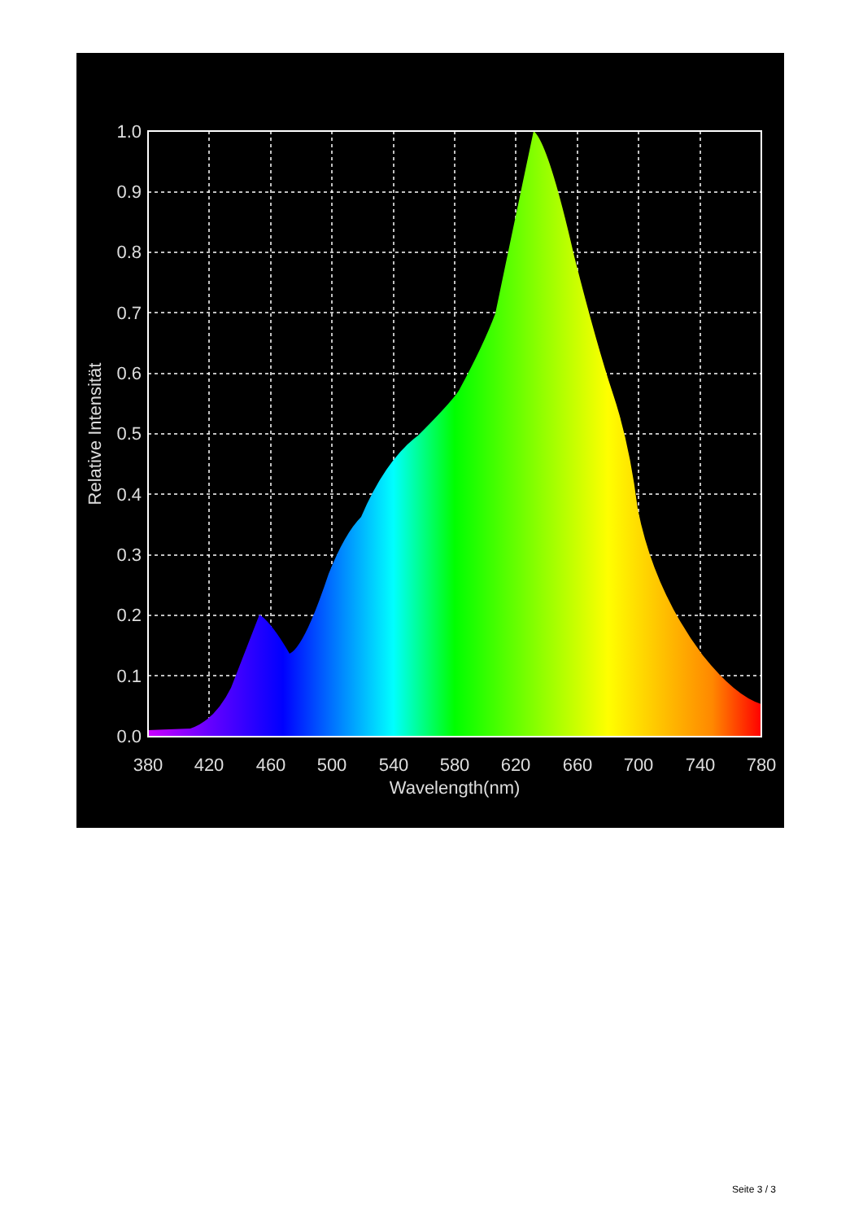1.0
0.9
0.8
0.7
0.6
0.5
0.4
0.3
0.2
0.1
0.0
380
420
460
500
540
580
620
660
700
740
780
Wavelength(nm)
Relative Intensität
Seite 3 / 3